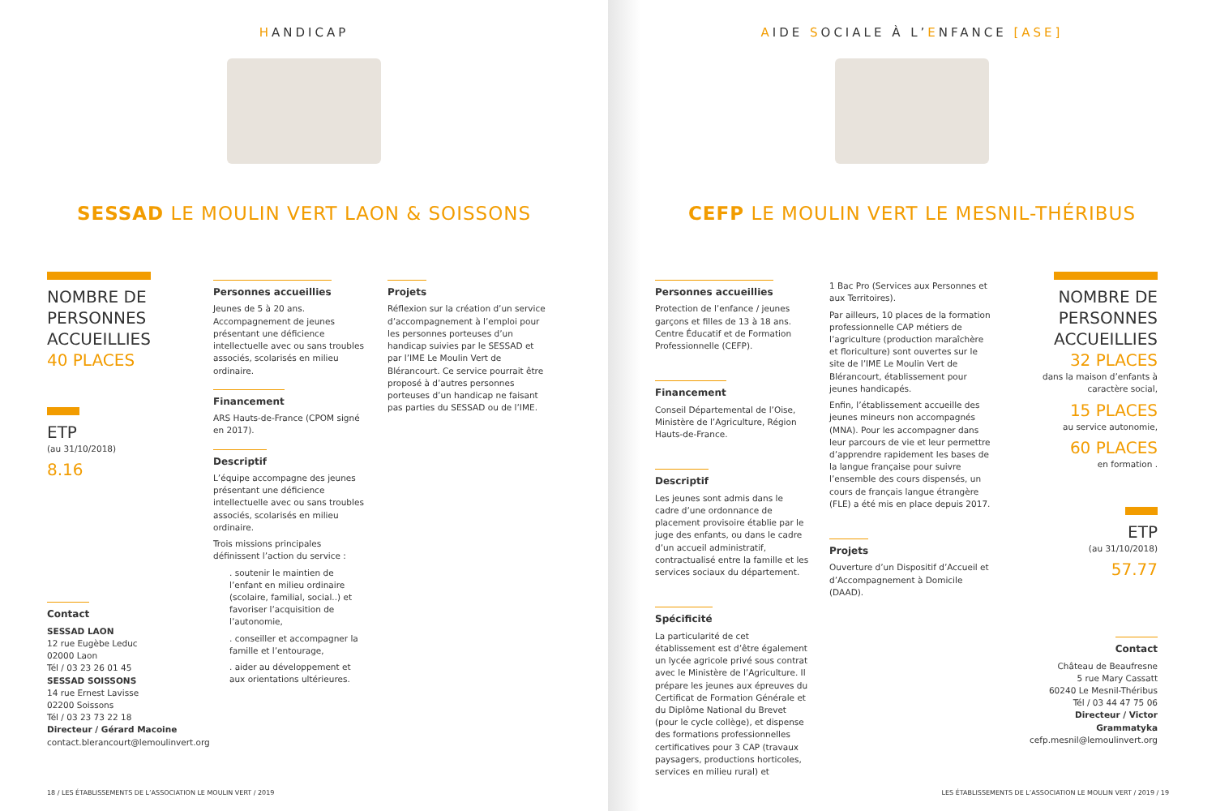HANDICAP
SESSAD LE MOULIN VERT LAON & SOISSONS
NOMBRE DE PERSONNES ACCUEILLIES
40 PLACES
ETP
(au 31/10/2018)
8.16
Contact
SESSAD LAON
12 rue Eugèbe Leduc
02000 Laon
Tél / 03 23 26 01 45
SESSAD SOISSONS
14 rue Ernest Lavisse
02200 Soissons
Tél / 03 23 73 22 18
Directeur / Gérard Macoine
contact.blerancourt@lemoulinvert.org
Personnes accueillies
Jeunes de 5 à 20 ans. Accompagnement de jeunes présentant une déficience intellectuelle avec ou sans troubles associés, scolarisés en milieu ordinaire.
Financement
ARS Hauts-de-France (CPOM signé en 2017).
Descriptif
L’équipe accompagne des jeunes présentant une déficience intellectuelle avec ou sans troubles associés, scolarisés en milieu ordinaire.
Trois missions principales définissent l’action du service :
. soutenir le maintien de l’enfant en milieu ordinaire (scolaire, familial, social..) et favoriser l’acquisition de l’autonomie,
. conseiller et accompagner la famille et l’entourage,
. aider au développement et aux orientations ultérieures.
Projets
Réflexion sur la création d’un service d’accompagnement à l’emploi pour les personnes porteuses d’un handicap suivies par le SESSAD et par l’IME Le Moulin Vert de Blérancourt. Ce service pourrait être proposé à d’autres personnes porteuses d’un handicap ne faisant pas parties du SESSAD ou de l’IME.
18 / LES ÉTABLISSEMENTS DE L’ASSOCIATION LE MOULIN VERT / 2019
AIDE SOCIALE À L’ENFANCE [ASE]
CEFP LE MOULIN VERT LE MESNIL-THÉRIBUS
Personnes accueillies
Protection de l’enfance / jeunes garçons et filles de 13 à 18 ans. Centre Éducatif et de Formation Professionnelle (CEFP).
Financement
Conseil Départemental de l’Oise, Ministère de l’Agriculture, Région Hauts-de-France.
Descriptif
Les jeunes sont admis dans le cadre d’une ordonnance de placement provisoire établie par le juge des enfants, ou dans le cadre d’un accueil administratif, contractualisé entre la famille et les services sociaux du département.
Spécificité
La particularité de cet établissement est d’être également un lycée agricole privé sous contrat avec le Ministère de l’Agriculture. Il prépare les jeunes aux épreuves du Certificat de Formation Générale et du Diplôme National du Brevet (pour le cycle collège), et dispense des formations professionnelles certificatives pour 3 CAP (travaux paysagers, productions horticoles, services en milieu rural) et
1 Bac Pro (Services aux Personnes et aux Territoires).
Par ailleurs, 10 places de la formation professionnelle CAP métiers de l’agriculture (production maraîchère et floriculture) sont ouvertes sur le site de l’IME Le Moulin Vert de Blérancourt, établissement pour jeunes handicapés.
Enfin, l’établissement accueille des jeunes mineurs non accompagnés (MNA). Pour les accompagner dans leur parcours de vie et leur permettre d’apprendre rapidement les bases de la langue française pour suivre l’ensemble des cours dispensés, un cours de français langue étrangère (FLE) a été mis en place depuis 2017.
Projets
Ouverture d’un Dispositif d’Accueil et d’Accompagnement à Domicile (DAAD).
NOMBRE DE PERSONNES ACCUEILLIES
32 PLACES
dans la maison d’enfants à caractère social,
15 PLACES
au service autonomie,
60 PLACES
en formation .
ETP
(au 31/10/2018)
57.77
Contact
Château de Beaufresne
5 rue Mary Cassatt
60240 Le Mesnil-Théribus
Tél / 03 44 47 75 06
Directeur / Victor Grammatyka
cefp.mesnil@lemoulinvert.org
LES ÉTABLISSEMENTS DE L’ASSOCIATION LE MOULIN VERT / 2019 / 19